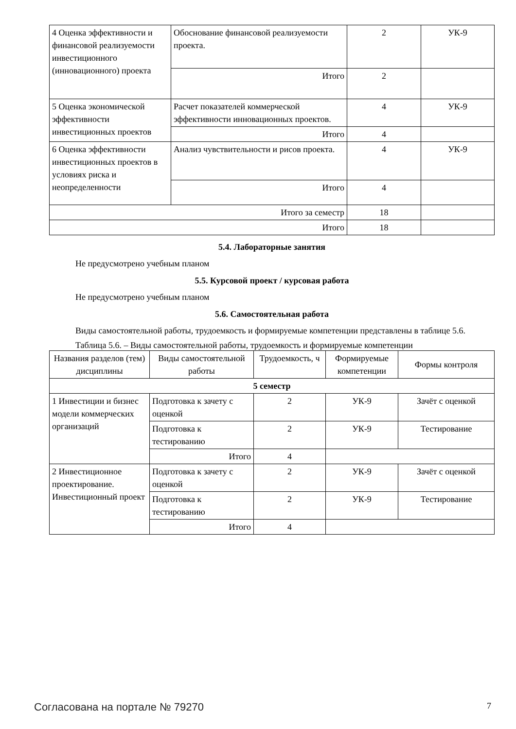| 4 Оценка эффективности и финансовой реализуемости инвестиционного (инновационного) проекта | Обоснование финансовой реализуемости проекта. | 2 | УК-9 |
| | Итого | 2 | |
| 5 Оценка экономической эффективности инвестиционных проектов | Расчет показателей коммерческой эффективности инновационных проектов. | 4 | УК-9 |
| | Итого | 4 | |
| 6 Оценка эффективности инвестиционных проектов в условиях риска и неопределенности | Анализ чувствительности и рисов проекта. | 4 | УК-9 |
| | Итого | 4 | |
| Итого за семестр | | 18 | |
| Итого | | 18 | |
5.4. Лабораторные занятия
Не предусмотрено учебным планом
5.5. Курсовой проект / курсовая работа
Не предусмотрено учебным планом
5.6. Самостоятельная работа
Виды самостоятельной работы, трудоемкость и формируемые компетенции представлены в таблице 5.6.
Таблица 5.6. – Виды самостоятельной работы, трудоемкость и формируемые компетенции
| Названия разделов (тем) дисциплины | Виды самостоятельной работы | Трудоемкость, ч | Формируемые компетенции | Формы контроля |
| --- | --- | --- | --- | --- |
| 5 семестр | | | | |
| 1 Инвестиции и бизнес модели коммерческих организаций | Подготовка к зачету с оценкой | 2 | УК-9 | Зачёт с оценкой |
| | Подготовка к тестированию | 2 | УК-9 | Тестирование |
| | Итого | 4 | | |
| 2 Инвестиционное проектирование. Инвестиционный проект | Подготовка к зачету с оценкой | 2 | УК-9 | Зачёт с оценкой |
| | Подготовка к тестированию | 2 | УК-9 | Тестирование |
| | Итого | 4 | | |
Согласована на портале № 79270 7